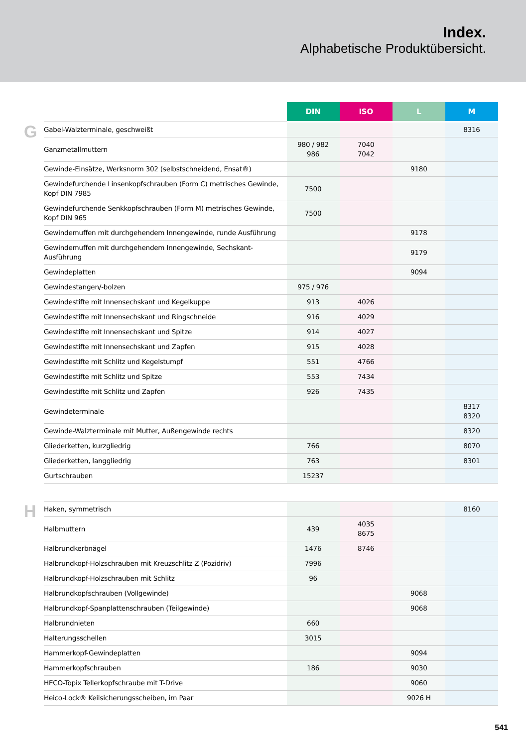Index.
Alphabetische Produktübersicht.
G
| | DIN | ISO | L | M |
| --- | --- | --- | --- | --- |
| Gabel-Walzterminale, geschweißt | | | | 8316 |
| Ganzmetallmuttern | 980 / 982 986 | 7040 7042 | | |
| Gewinde-Einsätze, Werksnorm 302 (selbstschneidend, Ensat®) | | | 9180 | |
| Gewindefurchende Linsenkopfschrauben (Form C) metrisches Gewinde, Kopf DIN 7985 | 7500 | | | |
| Gewindefurchende Senkkopfschrauben (Form M) metrisches Gewinde, Kopf DIN 965 | 7500 | | | |
| Gewindemuffen mit durchgehendem Innengewinde, runde Ausführung | | | 9178 | |
| Gewindemuffen mit durchgehendem Innengewinde, Sechskant-Ausführung | | | 9179 | |
| Gewindeplatten | | | 9094 | |
| Gewindestangen/-bolzen | 975 / 976 | | | |
| Gewindestifte mit Innensechskant und Kegelkuppe | 913 | 4026 | | |
| Gewindestifte mit Innensechskant und Ringschneide | 916 | 4029 | | |
| Gewindestifte mit Innensechskant und Spitze | 914 | 4027 | | |
| Gewindestifte mit Innensechskant und Zapfen | 915 | 4028 | | |
| Gewindestifte mit Schlitz und Kegelstumpf | 551 | 4766 | | |
| Gewindestifte mit Schlitz und Spitze | 553 | 7434 | | |
| Gewindestifte mit Schlitz und Zapfen | 926 | 7435 | | |
| Gewindeterminale | | | | 8317 8320 |
| Gewinde-Walzterminale mit Mutter, Außengewinde rechts | | | | 8320 |
| Gliederketten, kurzgliedrig | 766 | | | 8070 |
| Gliederketten, langgliedrig | 763 | | | 8301 |
| Gurtschrauben | 15237 | | | |
H
| Haken, symmetrisch | | | | 8160 |
| Halbmuttern | 439 | 4035 8675 | | |
| Halbrundkerbnägel | 1476 | 8746 | | |
| Halbrundkopf-Holzschrauben mit Kreuzschlitz Z (Pozidriv) | 7996 | | | |
| Halbrundkopf-Holzschrauben mit Schlitz | 96 | | | |
| Halbrundkopfschrauben (Vollgewinde) | | | 9068 | |
| Halbrundkopf-Spanplattenschrauben (Teilgewinde) | | | 9068 | |
| Halbrundnieten | 660 | | | |
| Halterungsschellen | 3015 | | | |
| Hammerkopf-Gewindeplatten | | | 9094 | |
| Hammerkopfschrauben | 186 | | 9030 | |
| HECO-Topix Tellerkopfschraube mit T-Drive | | | 9060 | |
| Heico-Lock® Keilsicherungsscheiben, im Paar | | | 9026 H | |
541